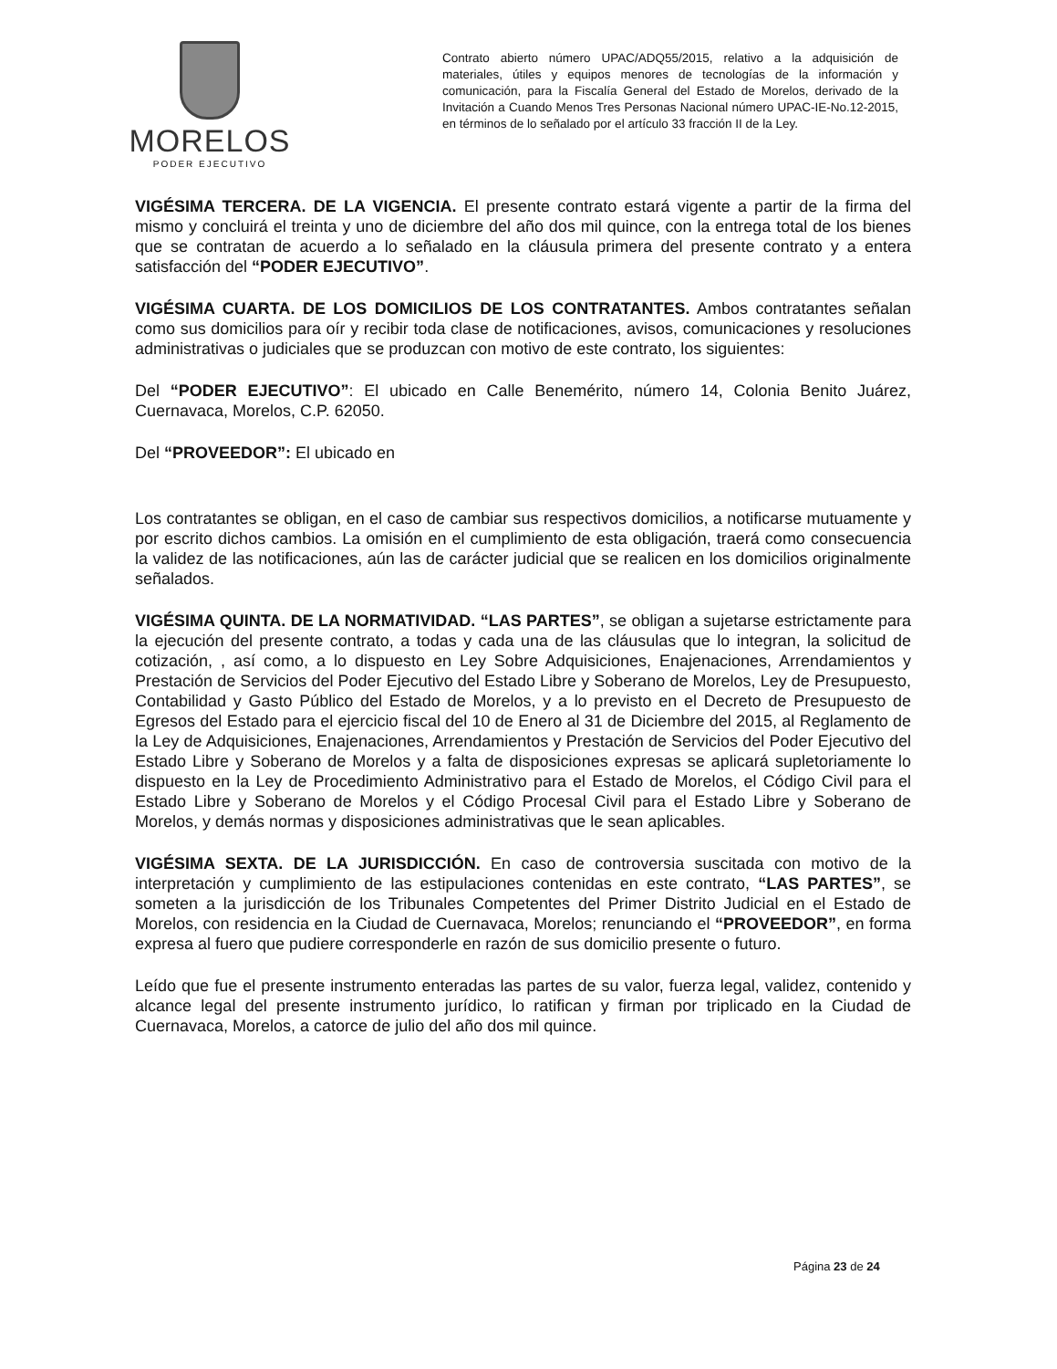MORELOS
PODER EJECUTIVO
Contrato abierto número UPAC/ADQ55/2015, relativo a la adquisición de materiales, útiles y equipos menores de tecnologías de la información y comunicación, para la Fiscalía General del Estado de Morelos, derivado de la Invitación a Cuando Menos Tres Personas Nacional número UPAC-IE-No.12-2015, en términos de lo señalado por el artículo 33 fracción II de la Ley.
VIGÉSIMA TERCERA. DE LA VIGENCIA. El presente contrato estará vigente a partir de la firma del mismo y concluirá el treinta y uno de diciembre del año dos mil quince, con la entrega total de los bienes que se contratan de acuerdo a lo señalado en la cláusula primera del presente contrato y a entera satisfacción del “PODER EJECUTIVO”.
VIGÉSIMA CUARTA. DE LOS DOMICILIOS DE LOS CONTRATANTES. Ambos contratantes señalan como sus domicilios para oír y recibir toda clase de notificaciones, avisos, comunicaciones y resoluciones administrativas o judiciales que se produzcan con motivo de este contrato, los siguientes:
Del “PODER EJECUTIVO”: El ubicado en Calle Benemérito, número 14, Colonia Benito Juárez, Cuernavaca, Morelos, C.P. 62050.
Del “PROVEEDOR”: El ubicado en
Los contratantes se obligan, en el caso de cambiar sus respectivos domicilios, a notificarse mutuamente y por escrito dichos cambios. La omisión en el cumplimiento de esta obligación, traerá como consecuencia la validez de las notificaciones, aún las de carácter judicial que se realicen en los domicilios originalmente señalados.
VIGÉSIMA QUINTA. DE LA NORMATIVIDAD. “LAS PARTES”, se obligan a sujetarse estrictamente para la ejecución del presente contrato, a todas y cada una de las cláusulas que lo integran, la solicitud de cotización, , así como, a lo dispuesto en Ley Sobre Adquisiciones, Enajenaciones, Arrendamientos y Prestación de Servicios del Poder Ejecutivo del Estado Libre y Soberano de Morelos, Ley de Presupuesto, Contabilidad y Gasto Público del Estado de Morelos, y a lo previsto en el Decreto de Presupuesto de Egresos del Estado para el ejercicio fiscal del 10 de Enero al 31 de Diciembre del 2015, al Reglamento de la Ley de Adquisiciones, Enajenaciones, Arrendamientos y Prestación de Servicios del Poder Ejecutivo del Estado Libre y Soberano de Morelos y a falta de disposiciones expresas se aplicará supletoriamente lo dispuesto en la Ley de Procedimiento Administrativo para el Estado de Morelos, el Código Civil para el Estado Libre y Soberano de Morelos y el Código Procesal Civil para el Estado Libre y Soberano de Morelos, y demás normas y disposiciones administrativas que le sean aplicables.
VIGÉSIMA SEXTA. DE LA JURISDICCIÓN. En caso de controversia suscitada con motivo de la interpretación y cumplimiento de las estipulaciones contenidas en este contrato, “LAS PARTES”, se someten a la jurisdicción de los Tribunales Competentes del Primer Distrito Judicial en el Estado de Morelos, con residencia en la Ciudad de Cuernavaca, Morelos; renunciando el “PROVEEDOR”, en forma expresa al fuero que pudiere corresponderle en razón de sus domicilio presente o futuro.
Leído que fue el presente instrumento enteradas las partes de su valor, fuerza legal, validez, contenido y alcance legal del presente instrumento jurídico, lo ratifican y firman por triplicado en la Ciudad de Cuernavaca, Morelos, a catorce de julio del año dos mil quince.
Página 23 de 24